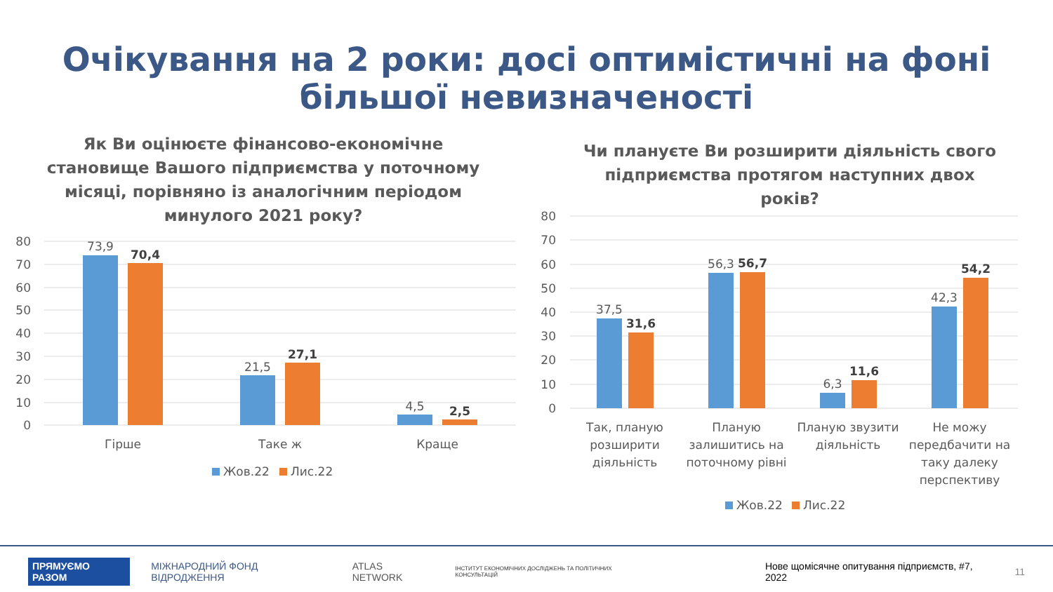Очікування на 2 роки: досі оптимістичні на фоні більшої невизначеності
Як Ви оцінюєте фінансово-економічне становище Вашого підприємства у поточному місяці, порівняно із аналогічним періодом минулого 2021 року?
80
70
60
50
40
30
20
10
0
73,9
70,4
21,5
27,1
4,5
2,5
Гірше
Таке ж
Краще
Жов.22
Лис.22
Чи плануєте Ви розширити діяльність свого підприємства протягом наступних двох років?
80
70
60
50
40
30
20
10
0
37,5
31,6
56,3
56,7
6,3
11,6
42,3
54,2
Так, планую
розширити
діяльність
Планую
залишитись на
поточному рівні
Планую звузити
діяльність
Не можу
передбачити на
таку далеку
перспективу
Жов.22
Лис.22
ПРЯМУЄМО РАЗОМ МІЖНАРОДНИЙ ФОНД ВІДРОДЖЕННЯ ATLAS NETWORK ІНСТИТУТ ЕКОНОМІЧНИХ ДОСЛІДЖЕНЬ ТА ПОЛІТИЧНИХ КОНСУЛЬТАЦІЙ Нове щомісячне опитування підприємств, #7, 2022 11